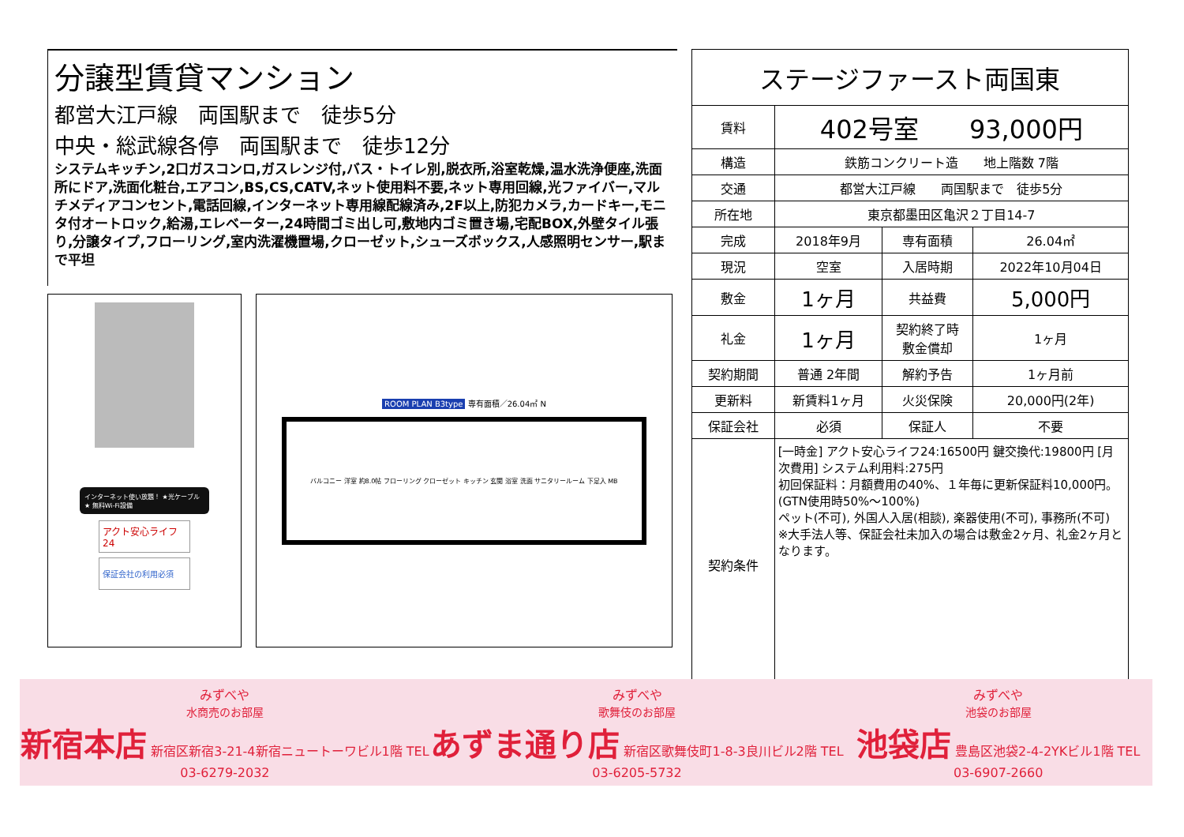分譲型賃貸マンション
都営大江戸線　両国駅まで　徒歩5分
中央・総武線各停　両国駅まで　徒歩12分
システムキッチン,2口ガスコンロ,ガスレンジ付,バス・トイレ別,脱衣所,浴室乾燥,温水洗浄便座,洗面所にドア,洗面化粧台,エアコン,BS,CS,CATV,ネット使用料不要,ネット専用回線,光ファイバー,マルチメディアコンセント,電話回線,インターネット専用線配線済み,2F以上,防犯カメラ,カードキー,モニタ付オートロック,給湯,エレベーター,24時間ゴミ出し可,敷地内ゴミ置き場,宅配BOX,外壁タイル張り,分譲タイプ,フローリング,室内洗濯機置場,クローゼット,シューズボックス,人感照明センサー,駅まで平坦
インターネット使い放題！ ★光ケーブル★ 無料Wi-Fi設備
アクト安心ライフ24
保証会社の利用必須
ROOM PLAN B3type 専有面積／26.04㎡ N
バルコニー 洋室 約8.0帖 フローリング クローゼット キッチン 玄関 浴室 洗面 サニタリールーム 下足入 MB
| ステージファースト両国東 | | | |
| 賃料 | 402号室 93,000円 | | |
| 構造 | 鉄筋コンクリート造 地上階数 7階 | | |
| 交通 | 都営大江戸線 両国駅まで 徒歩5分 | | |
| 所在地 | 東京都墨田区亀沢２丁目14-7 | | |
| 完成 | 2018年9月 | 専有面積 | 26.04㎡ |
| 現況 | 空室 | 入居時期 | 2022年10月04日 |
| 敷金 | 1ヶ月 | 共益費 | 5,000円 |
| 礼金 | 1ヶ月 | 契約終了時 敷金償却 | 1ヶ月 |
| 契約期間 | 普通 2年間 | 解約予告 | 1ヶ月前 |
| 更新料 | 新賃料1ヶ月 | 火災保険 | 20,000円(2年) |
| 保証会社 | 必須 | 保証人 | 不要 |
| 契約条件 | [一時金] アクト安心ライフ24:16500円 鍵交換代:19800円 [月次費用] システム利用料:275円 初回保証料：月額費用の40%、１年毎に更新保証料10,000円。(GTN使用時50%～100%) ペット(不可), 外国人入居(相談), 楽器使用(不可), 事務所(不可) ※大手法人等、保証会社未加入の場合は敷金2ヶ月、礼金2ヶ月となります。 | | |
みずべや
水商売のお部屋
新宿本店 新宿区新宿3-21-4新宿ニュートーワビル1階 TEL 03-6279-2032
みずべや
歌舞伎のお部屋
あずま通り店 新宿区歌舞伎町1-8-3良川ビル2階 TEL 03-6205-5732
みずべや
池袋のお部屋
池袋店 豊島区池袋2-4-2YKビル1階 TEL 03-6907-2660